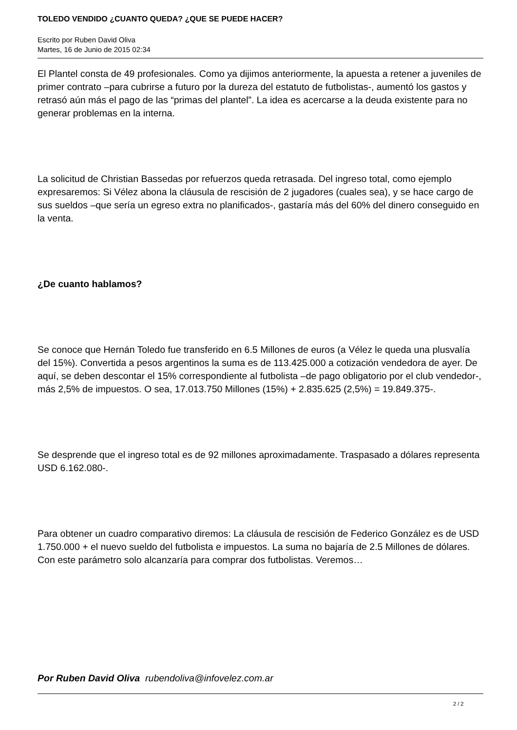TOLEDO VENDIDO ¿CUANTO QUEDA? ¿QUE SE PUEDE HACER?
Escrito por Ruben David Oliva
Martes, 16 de Junio de 2015 02:34
El Plantel consta de 49 profesionales. Como ya dijimos anteriormente, la apuesta a retener a juveniles de primer contrato –para cubrirse a futuro por la dureza del estatuto de futbolistas-, aumentó los gastos y retrasó aún más el pago de las “primas del plantel”. La idea es acercarse a la deuda existente para no generar problemas en la interna.
La solicitud de Christian Bassedas por refuerzos queda retrasada. Del ingreso total, como ejemplo expresaremos: Si Vélez abona la cláusula de rescisión de 2 jugadores (cuales sea), y se hace cargo de sus sueldos –que sería un egreso extra no planificados-, gastaría más del 60% del dinero conseguido en la venta.
¿De cuanto hablamos?
Se conoce que Hernán Toledo fue transferido en 6.5 Millones de euros (a Vélez le queda una plusvalía del 15%). Convertida a pesos argentinos la suma es de 113.425.000 a cotización vendedora de ayer. De aquí, se deben descontar el 15% correspondiente al futbolista –de pago obligatorio por el club vendedor-, más 2,5% de impuestos. O sea, 17.013.750 Millones (15%) + 2.835.625 (2,5%) = 19.849.375-.
Se desprende que el ingreso total es de 92 millones aproximadamente. Traspasado a dólares representa USD 6.162.080-.
Para obtener un cuadro comparativo diremos: La cláusula de rescisión de Federico González es de USD 1.750.000 + el nuevo sueldo del futbolista e impuestos. La suma no bajaría de 2.5 Millones de dólares. Con este parámetro solo alcanzaría para comprar dos futbolistas. Veremos…
Por Ruben David Oliva rubendoliva@infovelez.com.ar
2 / 2